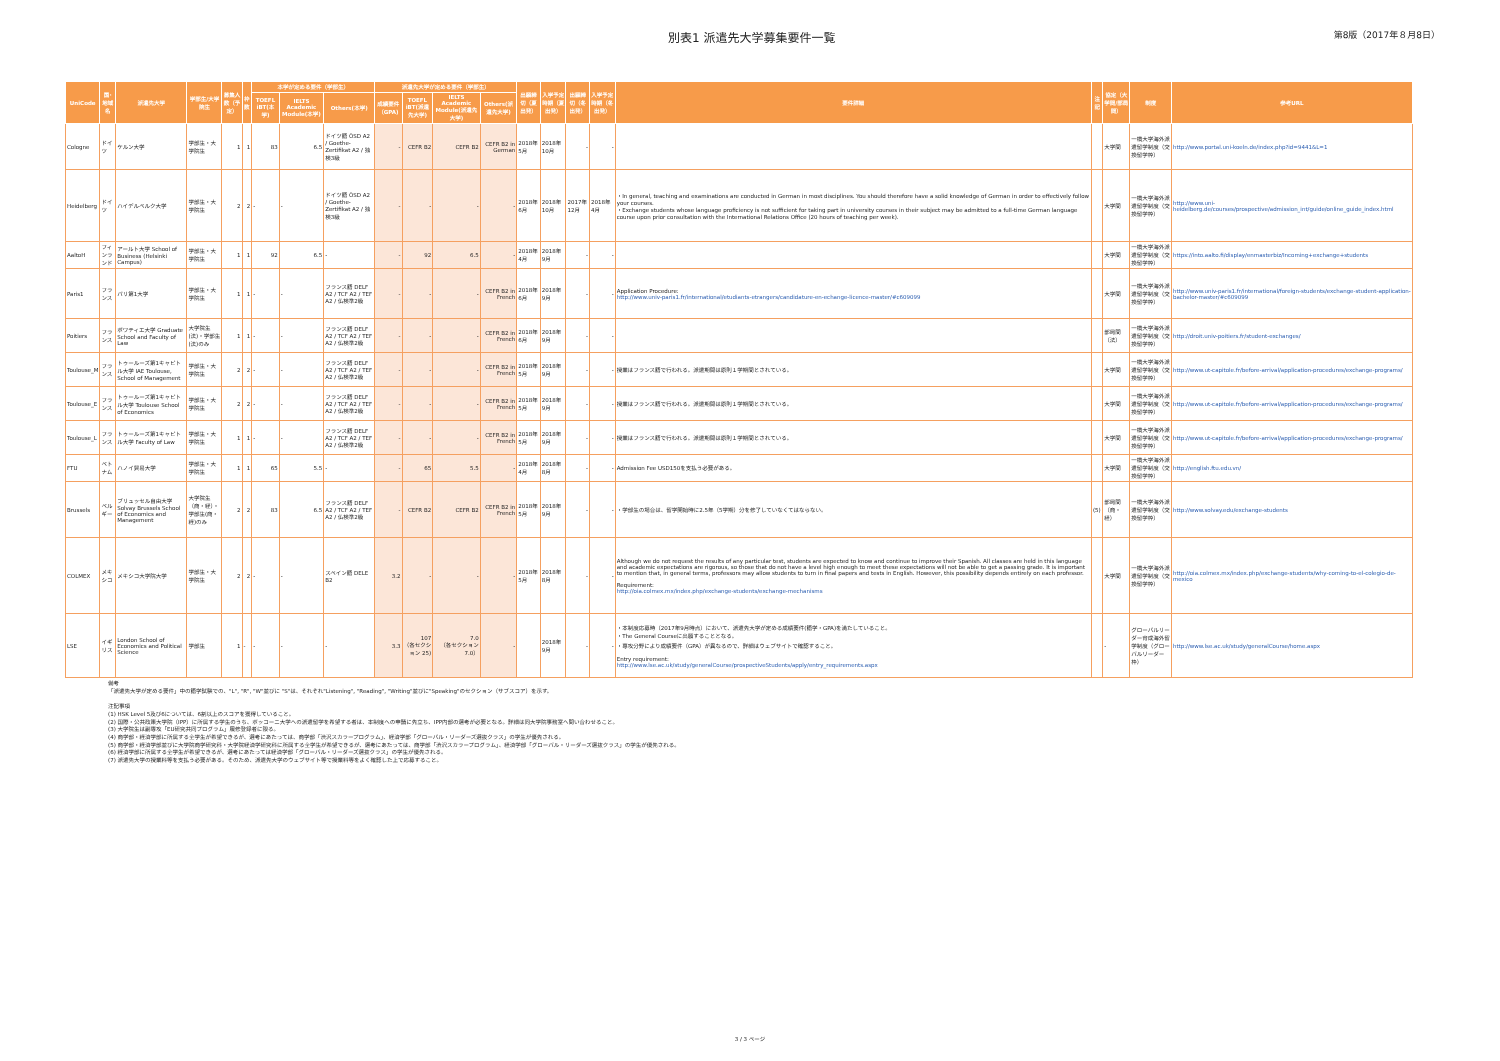別表1 派遣先大学募集要件一覧
第8版（2017年８月8日）
| UniCode | 国･地域名 | 派遣先大学 | 学部生/大学院生 | 募集人数（予定） | 枠数 | 本学が定める要件（学部生） | | | 派遣先大学が定める要件（学部生） | | | | 出願締切（夏出発） | 入学予定時期（夏出発） | 出願締切（冬出発） | 入学予定時期（冬出発） | 要件詳細 | 注記 | 協定（大学間/部局間） | 制度 | 参考URL |
| --- | --- | --- | --- | --- | --- | --- | --- | --- | --- | --- | --- | --- | --- | --- | --- | --- | --- | --- | --- | --- | --- |
| | | | | | | TOEFL iBT(本学) | IELTS Academic Module(本学) | Others(本学) | 成績要件（GPA) | TOEFL iBT(派遣先大学) | IELTS Academic Module(派遣先大学) | Others(派遣先大学) | | | | | | | | | |
| Cologne | ドイツ | ケルン大学 | 学部生・大学院生 | 1 | 1 | 83 | 6.5 | ドイツ語 ÖSD A2 / Goethe-Zertifikat A2 / 独検3級 | - | CEFR B2 | CEFR B2 | CEFR B2 in German | 2018年5月 | 2018年10月 | - | - | | | 大学間 | 一橋大学海外派遣留学制度（交換留学枠） | http://www.portal.uni-koeln.de/index.php?id=9441&L=1 |
| Heidelberg | ドイツ | ハイデルベルク大学 | 学部生・大学院生 | 2 | 2 | - | - | ドイツ語 ÖSD A2 / Goethe-Zertifikat A2 / 独検3級 | - | - | - | - | 2018年6月 | 2018年10月 | 2017年12月 | 2018年4月 | ・In general, teaching and examinations are conducted in German in most disciplines. You should therefore have a solid knowledge of German in order to effectively follow your courses. ・Exchange students whose language proficiency is not sufficient for taking part in university courses in their subject may be admitted to a full-time German language course upon prior consultation with the International Relations Office (20 hours of teaching per week). | | 大学間 | 一橋大学海外派遣留学制度（交換留学枠） | http://www.uni-heidelberg.de/courses/prospective/admission_int/guide/online_guide_index.html |
| AaltoH | フィンランド | アールト大学 School of Business (Helsinki Campus) | 学部生・大学院生 | 1 | 1 | 92 | 6.5 | - | - | 92 | 6.5 | - | 2018年4月 | 2018年9月 | - | - | | | 大学間 | 一橋大学海外派遣留学制度（交換留学枠） | https://into.aalto.fi/display/enmasterbiz/Incoming+exchange+students |
| Paris1 | フランス | パリ第1大学 | 学部生・大学院生 | 1 | 1 | - | - | フランス語 DELF A2 / TCF A2 / TEF A2 / 仏検準2級 | - | - | - | CEFR B2 in French | 2018年6月 | 2018年9月 | - | - | Application Procedure: http://www.univ-paris1.fr/international/etudiants-etrangers/candidature-en-echange-licence-master/#c609099 | | 大学間 | 一橋大学海外派遣留学制度（交換留学枠） | http://www.univ-paris1.fr/international/foreign-students/exchange-student-application-bachelor-master/#c609099 |
| Poitiers | フランス | ポワティエ大学 Graduate School and Faculty of Law | 大学院生(法)・学部生(法)のみ | 1 | 1 | - | - | フランス語 DELF A2 / TCF A2 / TEF A2 / 仏検準2級 | - | - | - | CEFR B2 in French | 2018年6月 | 2018年9月 | - | - | | | 部局間（法） | 一橋大学海外派遣留学制度（交換留学枠） | http://droit.univ-poitiers.fr/student-exchanges/ |
| Toulouse_M | フランス | トゥールーズ第1キャピトル大学 IAE Toulouse, School of Management | 学部生・大学院生 | 2 | 2 | - | - | フランス語 DELF A2 / TCF A2 / TEF A2 / 仏検準2級 | - | - | - | CEFR B2 in French | 2018年5月 | 2018年9月 | - | - | 授業はフランス語で行われる。派遣期間は原則１学期間とされている。 | | 大学間 | 一橋大学海外派遣留学制度（交換留学枠） | http://www.ut-capitole.fr/before-arrival/application-procedures/exchange-programs/ |
| Toulouse_E | フランス | トゥールーズ第1キャピトル大学 Toulouse School of Economics | 学部生・大学院生 | 2 | 2 | - | - | フランス語 DELF A2 / TCF A2 / TEF A2 / 仏検準2級 | - | - | - | CEFR B2 in French | 2018年5月 | 2018年9月 | - | - | 授業はフランス語で行われる。派遣期間は原則１学期間とされている。 | | 大学間 | 一橋大学海外派遣留学制度（交換留学枠） | http://www.ut-capitole.fr/before-arrival/application-procedures/exchange-programs/ |
| Toulouse_L | フランス | トゥールーズ第1キャピトル大学 Faculty of Law | 学部生・大学院生 | 1 | 1 | - | - | フランス語 DELF A2 / TCF A2 / TEF A2 / 仏検準2級 | - | - | - | CEFR B2 in French | 2018年5月 | 2018年9月 | - | - | 授業はフランス語で行われる。派遣期間は原則１学期間とされている。 | | 大学間 | 一橋大学海外派遣留学制度（交換留学枠） | http://www.ut-capitole.fr/before-arrival/application-procedures/exchange-programs/ |
| FTU | ベトナム | ハノイ貿易大学 | 学部生・大学院生 | 1 | 1 | 65 | 5.5 | - | - | 65 | 5.5 | - | 2018年4月 | 2018年8月 | - | - | Admission Fee USD150を支払う必要がある。 | | 大学間 | 一橋大学海外派遣留学制度（交換留学枠） | http://english.ftu.edu.vn/ |
| Brussels | ベルギー | ブリュッセル自由大学 Solvay Brussels School of Economics and Management | 大学院生（商・経）・学部生(商・経)のみ | 2 | 2 | 83 | 6.5 | フランス語 DELF A2 / TCF A2 / TEF A2 / 仏検準2級 | - | CEFR B2 | CEFR B2 | CEFR B2 in French | 2018年5月 | 2018年9月 | - | - | ・学部生の場合は、留学開始時に2.5年（5学期）分を修了していなくてはならない。 | (5) | 部局間（商・経） | 一橋大学海外派遣留学制度（交換留学枠） | http://www.solvay.edu/exchange-students |
| COLMEX | メキシコ | メキシコ大学院大学 | 学部生・大学院生 | 2 | 2 | - | - | スペイン語 DELE B2 | 3.2 | - | - | - | 2018年5月 | 2018年8月 | - | - | Although we do not request the results of any particular test, students are expected to know and continue to improve their Spanish. All classes are held in this language and academic expectations are rigorous, so those that do not have a level high enough to meet these expectations will not be able to get a passing grade. It is important to mention that, in general terms, professors may allow students to turn in final papers and tests in English. However, this possibility depends entirely on each professor. Requirement: http://oia.colmex.mx/index.php/exchange-students/exchange-mechanisms | | 大学間 | 一橋大学海外派遣留学制度（交換留学枠） | http://oia.colmex.mx/index.php/exchange-students/why-coming-to-el-colegio-de-mexico |
| LSE | イギリス | London School of Economics and Political Science | 学部生 | 1 | - | - | - | - | 3.3 | 107 （各セクション 25) | 7.0 （各セクション 7.0） | - | | 2018年9月 | - | - | ・本制度応募時（2017年9月時点）において、派遣先大学が定める成績要件(語学・GPA)を満たしていること。 ・The General Courseに出願することとなる。 ・専攻分野により成績要件（GPA）が異なるので、詳細はウェブサイトで確認すること。 Entry requirement: http://www.lse.ac.uk/study/generalCourse/prospectiveStudents/apply/entry_requirements.aspx | | - | グローバルリーダー育成海外留学制度（グローバルリーダー枠） | http://www.lse.ac.uk/study/generalCourse/home.aspx |
備考
「派遣先大学が定める要件」中の語学試験での、"L", "R", "W"並びに "S"は、それぞれ"Listening", "Reading", "Writing"並びに"Speaking"のセクション（サブスコア）を示す。
注記事項
(1) HSK Level 5及び6については、6割以上のスコアを獲得していること。
(2) 国際・公共政策大学院（IPP）に所属する学生のうち、ボッコーニ大学への派遣留学を希望する者は、本制度への申請に先立ち、IPP内部の選考が必要となる。詳細は同大学院事務室へ問い合わせること。
(3) 大学院生は副専攻「EU研究共同プログラム」履修登録者に限る。
(4) 商学部・経済学部に所属する全学生が希望できるが、選考にあたっては、商学部「渋沢スカラープログラム」、経済学部「グローバル・リーダーズ選抜クラス」の学生が優先される。
(5) 商学部・経済学部並びに大学院商学研究科・大学院経済学研究科に所属する全学生が希望できるが、選考にあたっては、商学部「渋沢スカラープログラム」、経済学部「グローバル・リーダーズ選抜クラス」の学生が優先される。
(6) 経済学部に所属する全学生が希望できるが、選考にあたっては経済学部「グローバル・リーダーズ選抜クラス」の学生が優先される。
(7) 派遣先大学の授業料等を支払う必要がある。そのため、派遣先大学のウェブサイト等で授業料等をよく確認した上で応募すること。
3 / 3 ページ